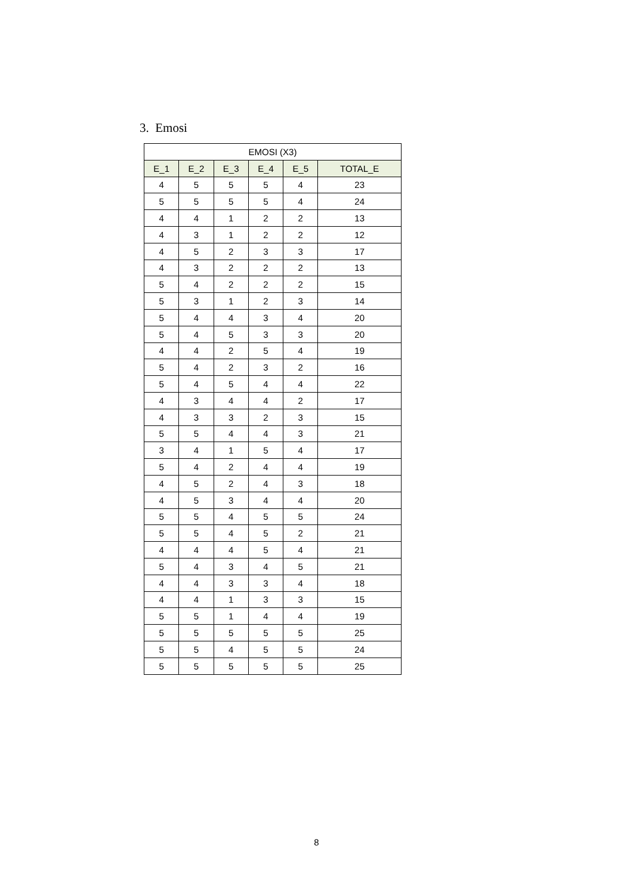3. Emosi
| EMOSI (X3) | | | | | |
| --- | --- | --- | --- | --- | --- |
| E_1 | E_2 | E_3 | E_4 | E_5 | TOTAL_E |
| 4 | 5 | 5 | 5 | 4 | 23 |
| 5 | 5 | 5 | 5 | 4 | 24 |
| 4 | 4 | 1 | 2 | 2 | 13 |
| 4 | 3 | 1 | 2 | 2 | 12 |
| 4 | 5 | 2 | 3 | 3 | 17 |
| 4 | 3 | 2 | 2 | 2 | 13 |
| 5 | 4 | 2 | 2 | 2 | 15 |
| 5 | 3 | 1 | 2 | 3 | 14 |
| 5 | 4 | 4 | 3 | 4 | 20 |
| 5 | 4 | 5 | 3 | 3 | 20 |
| 4 | 4 | 2 | 5 | 4 | 19 |
| 5 | 4 | 2 | 3 | 2 | 16 |
| 5 | 4 | 5 | 4 | 4 | 22 |
| 4 | 3 | 4 | 4 | 2 | 17 |
| 4 | 3 | 3 | 2 | 3 | 15 |
| 5 | 5 | 4 | 4 | 3 | 21 |
| 3 | 4 | 1 | 5 | 4 | 17 |
| 5 | 4 | 2 | 4 | 4 | 19 |
| 4 | 5 | 2 | 4 | 3 | 18 |
| 4 | 5 | 3 | 4 | 4 | 20 |
| 5 | 5 | 4 | 5 | 5 | 24 |
| 5 | 5 | 4 | 5 | 2 | 21 |
| 4 | 4 | 4 | 5 | 4 | 21 |
| 5 | 4 | 3 | 4 | 5 | 21 |
| 4 | 4 | 3 | 3 | 4 | 18 |
| 4 | 4 | 1 | 3 | 3 | 15 |
| 5 | 5 | 1 | 4 | 4 | 19 |
| 5 | 5 | 5 | 5 | 5 | 25 |
| 5 | 5 | 4 | 5 | 5 | 24 |
| 5 | 5 | 5 | 5 | 5 | 25 |
8